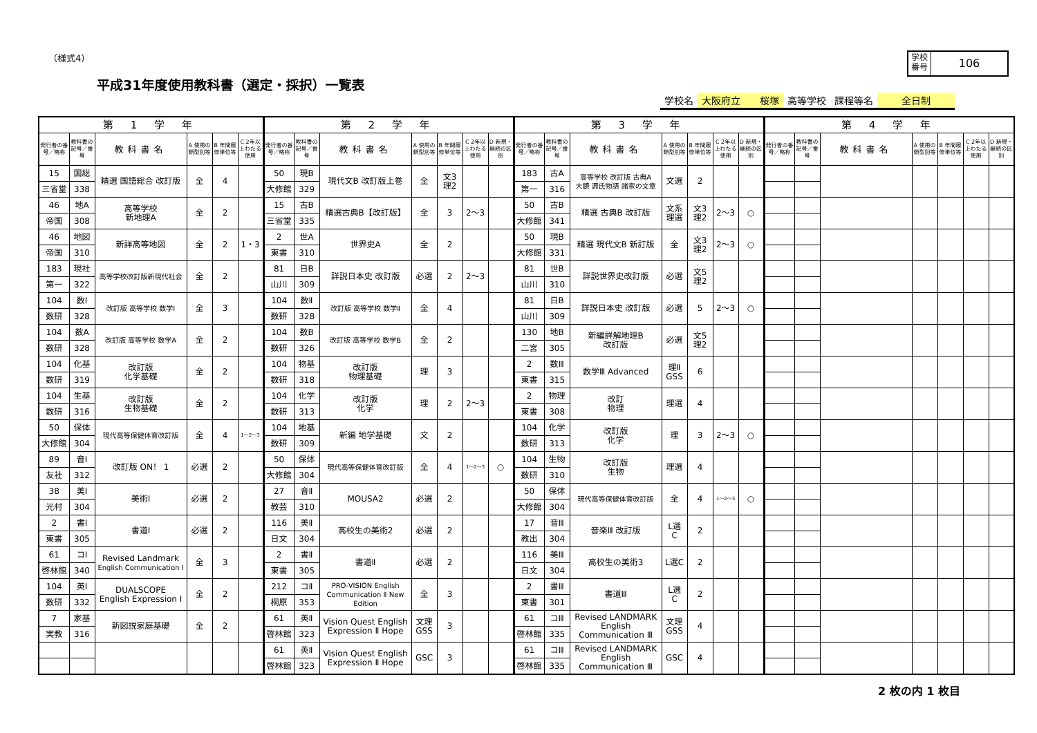（様式4）
平成31年度使用教科書（選定・採択）一覧表
学校
番号 106
学校名 大阪府立　　桜塚 高等学校 課程等名 全日制
| 第 1 学 年 | | | | | | 第 2 学 年 | | | | | | | 第 3 学 年 | | | | | | | 第 4 学 年 | | | | | | |
| --- | --- | --- | --- | --- | --- | --- | --- | --- | --- | --- | --- | --- | --- | --- | --- | --- | --- | --- | --- | --- | --- | --- | --- | --- | --- | --- |
| 発行者の番号／略称 | 教科書の記号／番号 | 教科書名 | A 使用の類型別等 | B 年間履修単位等 | C 2年以上わたる使用 | 発行者の番号／略称 | 教科書の記号／番号 | 教科書名 | A 使用の類型別等 | B 年間履修単位等 | C 2年以上わたる使用 | D 新規・継続の区別 | 発行者の番号／略称 | 教科書の記号／番号 | 教科書名 | A 使用の類型別等 | B 年間履修単位等 | C 2年以上わたる使用 | D 新規・継続の区別 | 発行者の番号／略称 | 教科書の記号／番号 | 教科書名 | A 使用の類型別等 | B 年間履修単位等 | C 2年以上わたる使用 | D 新規・継続の区別 |
| 15 | 国総 | 精選 国語総合 改訂版 | 全 | 4 | | 50 | 現B | 現代文B 改訂版上巻 | 全 | 文3 理2 | | | 183 | 古A | 高等学校 改訂版 古典A 大鏡 源氏物語 諸家の文章 | 文選 | 2 | | | | | | | | | |
| 三省堂 | 338 | | | | | 大修館 | 329 | | | | | | 第一 | 316 | | | | | | | | | | | | |
| 46 | 地A | 高等学校 新地理A | 全 | 2 | | 15 | 古B | 精選古典B【改訂版】 | 全 | 3 | 2～3 | | 50 | 古B | 精選 古典B 改訂版 | 文系 理選 | 文3 理2 | 2～3 | ○ | | | | | | | |
| 帝国 | 308 | | | | | 三省堂 | 335 | | | | | | 大修館 | 341 | | | | | | | | | | | | |
| 46 | 地図 | 新詳高等地図 | 全 | 2 | 1・3 | 2 | 世A | 世界史A | 全 | 2 | | | 50 | 現B | 精選 現代文B 新訂版 | 全 | 文3 理2 | 2～3 | ○ | | | | | | | |
| 帝国 | 310 | | | | | 東書 | 310 | | | | | | 大修館 | 331 | | | | | | | | | | | | |
| 183 | 現社 | 高等学校改訂版新現代社会 | 全 | 2 | | 81 | 日B | 詳説日本史 改訂版 | 必選 | 2 | 2～3 | | 81 | 世B | 詳説世界史改訂版 | 必選 | 文5 理2 | | | | | | | | | |
| 第一 | 322 | | | | | 山川 | 309 | | | | | | 山川 | 310 | | | | | | | | | | | | |
| 104 | 数Ⅰ | 改訂版 高等学校 数学Ⅰ | 全 | 3 | | 104 | 数Ⅱ | 改訂版 高等学校 数学Ⅱ | 全 | 4 | | | 81 | 日B | 詳説日本史 改訂版 | 必選 | 5 | 2～3 | ○ | | | | | | | |
| 数研 | 328 | | | | | 数研 | 328 | | | | | | 山川 | 309 | | | | | | | | | | | | |
| 104 | 数A | 改訂版 高等学校 数学A | 全 | 2 | | 104 | 数B | 改訂版 高等学校 数学B | 全 | 2 | | | 130 | 地B | 新編詳解地理B 改訂版 | 必選 | 文5 理2 | | | | | | | | | |
| 数研 | 328 | | | | | 数研 | 326 | | | | | | 二宮 | 305 | | | | | | | | | | | | |
| 104 | 化基 | 改訂版 化学基礎 | 全 | 2 | | 104 | 物基 | 改訂版 物理基礎 | 理 | 3 | | | 2 | 数Ⅲ | 数学Ⅲ Advanced | 理Ⅱ GSS | 6 | | | | | | | | | |
| 数研 | 319 | | | | | 数研 | 318 | | | | | | 東書 | 315 | | | | | | | | | | | | |
| 104 | 生基 | 改訂版 生物基礎 | 全 | 2 | | 104 | 化学 | 改訂版 化学 | 理 | 2 | 2～3 | | 2 | 物理 | 改訂 物理 | 理選 | 4 | | | | | | | | | |
| 数研 | 316 | | | | | 数研 | 313 | | | | | | 東書 | 308 | | | | | | | | | | | | |
| 50 | 保体 | 現代高等保健体育改訂版 | 全 | 4 | 1～2～3 | 104 | 地基 | 新編 地学基礎 | 文 | 2 | | | 104 | 化学 | 改訂版 化学 | 理 | 3 | 2～3 | ○ | | | | | | | |
| 大修館 | 304 | | | | | 数研 | 309 | | | | | | 数研 | 313 | | | | | | | | | | | | |
| 89 | 音Ⅰ | 改訂版 ON！ 1 | 必選 | 2 | | 50 | 保体 | 現代高等保健体育改訂版 | 全 | 4 | 1～2～3 | ○ | 104 | 生物 | 改訂版 生物 | 理選 | 4 | | | | | | | | | |
| 友社 | 312 | | | | | 大修館 | 304 | | | | | | 数研 | 310 | | | | | | | | | | | | |
| 38 | 美Ⅰ | 美術Ⅰ | 必選 | 2 | | 27 | 音Ⅱ | MOUSA2 | 必選 | 2 | | | 50 | 保体 | 現代高等保健体育改訂版 | 全 | 4 | 1～2～3 | ○ | | | | | | | |
| 光村 | 304 | | | | | 教芸 | 310 | | | | | | 大修館 | 304 | | | | | | | | | | | | |
| 2 | 書Ⅰ | 書道Ⅰ | 必選 | 2 | | 116 | 美Ⅱ | 高校生の美術2 | 必選 | 2 | | | 17 | 音Ⅲ | 音楽Ⅲ 改訂版 | L選 C | 2 | | | | | | | | | |
| 東書 | 305 | | | | | 日文 | 304 | | | | | | 教出 | 304 | | | | | | | | | | | | |
| 61 | コⅠ | Revised Landmark English Communication Ⅰ | 全 | 3 | | 2 | 書Ⅱ | 書道Ⅱ | 必選 | 2 | | | 116 | 美Ⅲ | 高校生の美術3 | L選C | 2 | | | | | | | | | |
| 啓林館 | 340 | | | | | 東書 | 305 | | | | | | 日文 | 304 | | | | | | | | | | | | |
| 104 | 英Ⅰ | DUALSCOPE English Expression Ⅰ | 全 | 2 | | 212 | コⅡ | PRO-VISION English Communication Ⅱ New Edition | 全 | 3 | | | 2 | 書Ⅲ | 書道Ⅲ | L選 C | 2 | | | | | | | | | |
| 数研 | 332 | | | | | 桐原 | 353 | | | | | | 東書 | 301 | | | | | | | | | | | | |
| 7 | 家基 | 新図説家庭基礎 | 全 | 2 | | 61 | 英Ⅱ | Vision Quest English Expression Ⅱ Hope | 文理 GSS | 3 | | | 61 | コⅢ | Revised LANDMARK English Communication Ⅲ | 文理 GSS | 4 | | | | | | | | | |
| 実教 | 316 | | | | | 啓林館 | 323 | | | | | | 啓林館 | 335 | | | | | | | | | | | | |
| | | | | | | 61 | 英Ⅱ | Vision Quest English Expression Ⅱ Hope | GSC | 3 | | | 61 | コⅢ | Revised LANDMARK English Communication Ⅲ | GSC | 4 | | | | | | | | | |
| | | | | | | 啓林館 | 323 | | | | | | 啓林館 | 335 | | | | | | | | | | | | |
2 枚の内 1 枚目